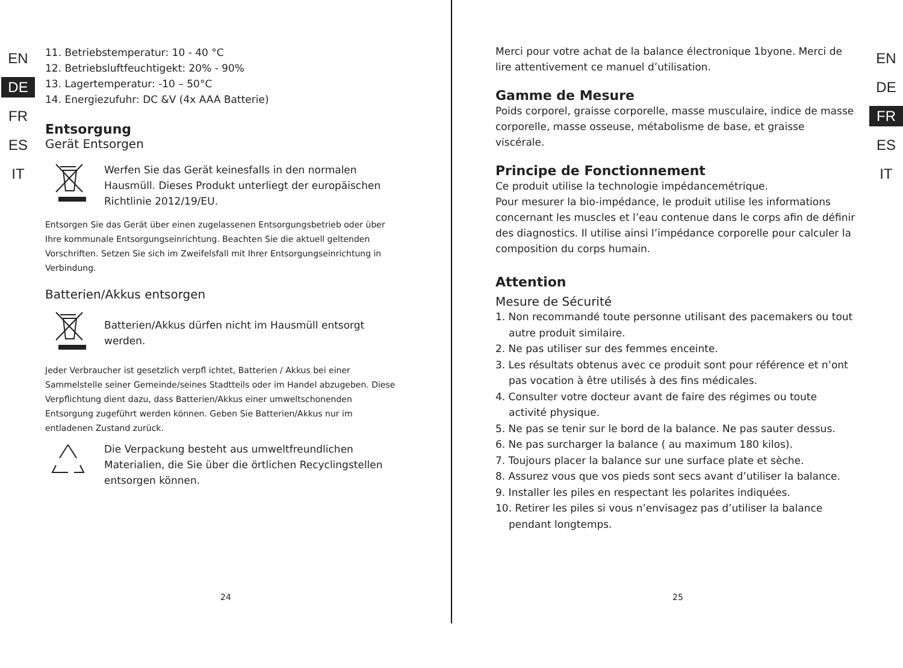EN
DE
FR
ES
IT
EN
DE
FR
ES
IT
11. Betriebstemperatur: 10 - 40 °C
12. Betriebsluftfeuchtigekt: 20% - 90%
13. Lagertemperatur: -10 – 50°C
14. Energiezufuhr: DC &V (4x AAA Batterie)
Entsorgung
Gerät Entsorgen
Werfen Sie das Gerät keinesfalls in den normalen Hausmüll. Dieses Produkt unterliegt der europäischen Richtlinie 2012/19/EU.
Entsorgen Sie das Gerät über einen zugelassenen Entsorgungsbetrieb oder über Ihre kommunale Entsorgungseinrichtung. Beachten Sie die aktuell geltenden Vorschriften. Setzen Sie sich im Zweifelsfall mit Ihrer Entsorgungseinrichtung in Verbindung.
Batterien/Akkus entsorgen
Batterien/Akkus dürfen nicht im Hausmüll entsorgt werden.
Jeder Verbraucher ist gesetzlich verpfl ichtet, Batterien / Akkus bei einer Sammelstelle seiner Gemeinde/seines Stadtteils oder im Handel abzugeben. Diese Verpflichtung dient dazu, dass Batterien/Akkus einer umweltschonenden Entsorgung zugeführt werden können. Geben Sie Batterien/Akkus nur im entladenen Zustand zurück.
Die Verpackung besteht aus umweltfreundlichen Materialien, die Sie über die örtlichen Recyclingstellen entsorgen können.
24
Merci pour votre achat de la balance électronique 1byone. Merci de lire attentivement ce manuel d’utilisation.
Gamme de Mesure
Poids corporel, graisse corporelle, masse musculaire, indice de masse corporelle, masse osseuse, métabolisme de base, et graisse viscérale.
Principe de Fonctionnement
Ce produit utilise la technologie impédancemétrique.
Pour mesurer la bio-impédance, le produit utilise les informations concernant les muscles et l’eau contenue dans le corps afin de définir des diagnostics. Il utilise ainsi l’impédance corporelle pour calculer la composition du corps humain.
Attention
Mesure de Sécurité
1. Non recommandé toute personne utilisant des pacemakers ou tout autre produit similaire.
2. Ne pas utiliser sur des femmes enceinte.
3. Les résultats obtenus avec ce produit sont pour référence et n’ont pas vocation à être utilisés à des fins médicales.
4. Consulter votre docteur avant de faire des régimes ou toute activité physique.
5. Ne pas se tenir sur le bord de la balance. Ne pas sauter dessus.
6. Ne pas surcharger la balance ( au maximum 180 kilos).
7. Toujours placer la balance sur une surface plate et sèche.
8. Assurez vous que vos pieds sont secs avant d’utiliser la balance.
9. Installer les piles en respectant les polarites indiquées.
10. Retirer les piles si vous n’envisagez pas d’utiliser la balance pendant longtemps.
25